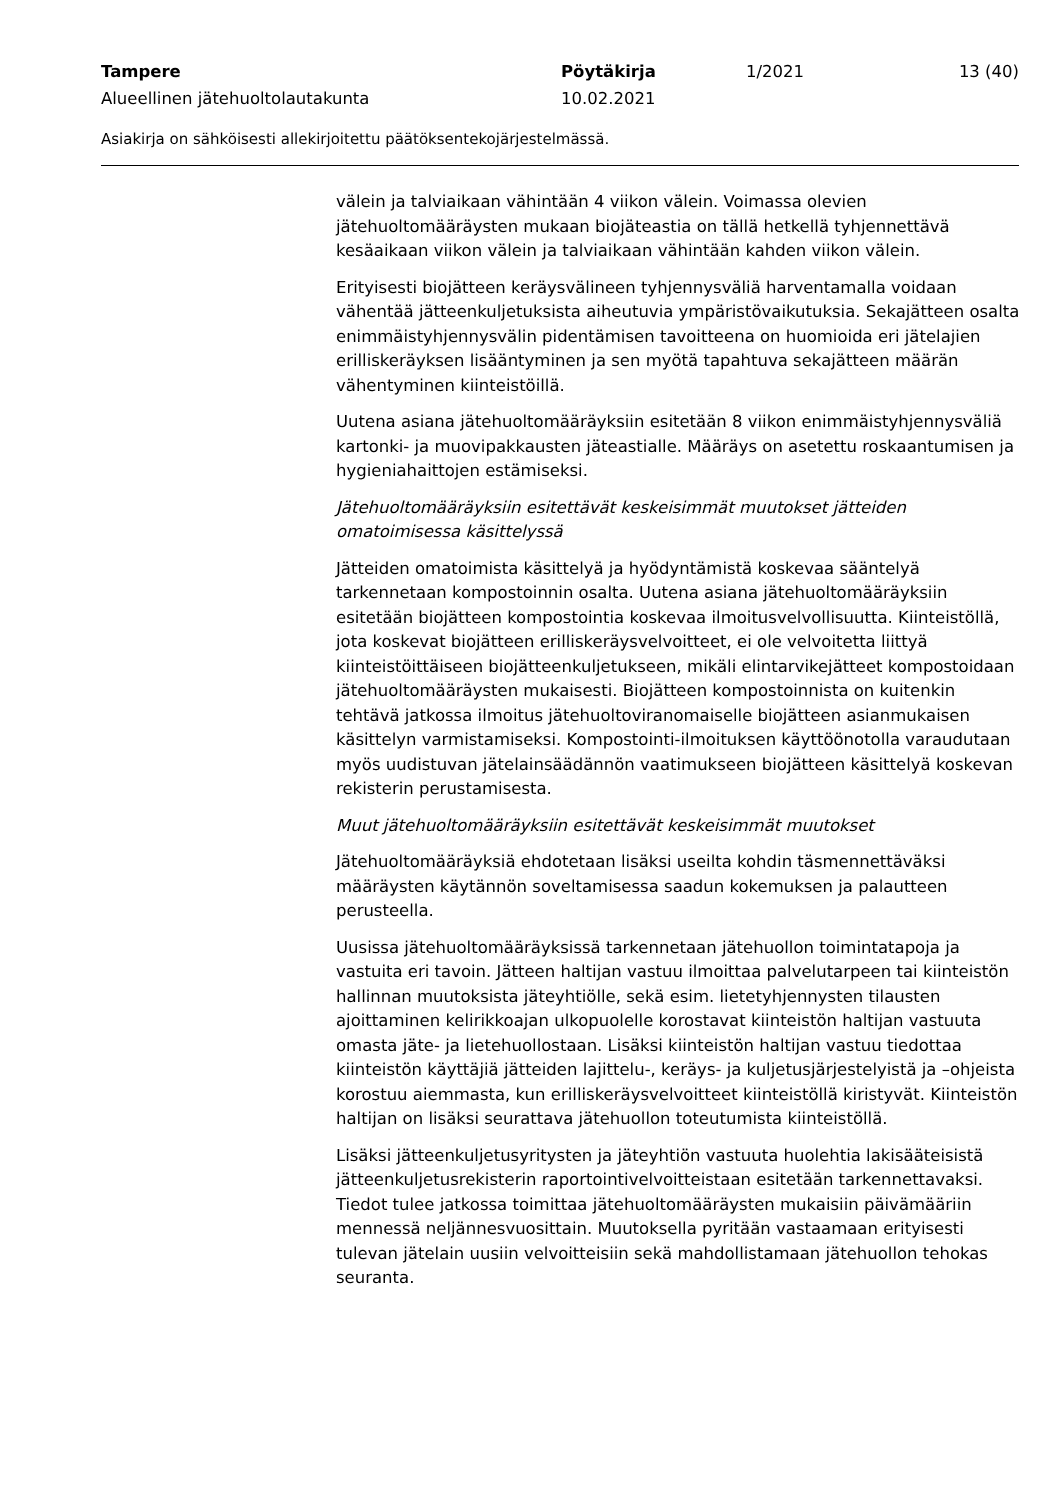Tampere Pöytäkirja 1/2021 13 (40)
Alueellinen jätehuoltolautakunta 10.02.2021
Asiakirja on sähköisesti allekirjoitettu päätöksentekojärjestelmässä.
välein ja talviaikaan vähintään 4 viikon välein. Voimassa olevien jätehuoltomääräysten mukaan biojäteastia on tällä hetkellä tyhjennettävä kesäaikaan viikon välein ja talviaikaan vähintään kahden viikon välein.
Erityisesti biojätteen keräysvälineen tyhjennysväliä harventamalla voidaan vähentää jätteenkuljetuksista aiheutuvia ympäristövaikutuksia. Sekajätteen osalta enimmäistyhjennysvälin pidentämisen tavoitteena on huomioida eri jätelajien erilliskeräyksen lisääntyminen ja sen myötä tapahtuva sekajätteen määrän vähentyminen kiinteistöillä.
Uutena asiana jätehuoltomääräyksiin esitetään 8 viikon enimmäistyhjennysväliä kartonki- ja muovipakkausten jäteastialle. Määräys on asetettu roskaantumisen ja hygieniahaittojen estämiseksi.
Jätehuoltomääräyksiin esitettävät keskeisimmät muutokset jätteiden omatoimisessa käsittelyssä
Jätteiden omatoimista käsittelyä ja hyödyntämistä koskevaa sääntelyä tarkennetaan kompostoinnin osalta. Uutena asiana jätehuoltomääräyksiin esitetään biojätteen kompostointia koskevaa ilmoitusvelvollisuutta. Kiinteistöllä, jota koskevat biojätteen erilliskeräysvelvoitteet, ei ole velvoitetta liittyä kiinteistöittäiseen biojätteenkuljetukseen, mikäli elintarvikejätteet kompostoidaan jätehuoltomääräysten mukaisesti. Biojätteen kompostoinnista on kuitenkin tehtävä jatkossa ilmoitus jätehuoltoviranomaiselle biojätteen asianmukaisen käsittelyn varmistamiseksi. Kompostointi-ilmoituksen käyttöönotolla varaudutaan myös uudistuvan jätelainsäädännön vaatimukseen biojätteen käsittelyä koskevan rekisterin perustamisesta.
Muut jätehuoltomääräyksiin esitettävät keskeisimmät muutokset
Jätehuoltomääräyksiä ehdotetaan lisäksi useilta kohdin täsmennettäväksi määräysten käytännön soveltamisessa saadun kokemuksen ja palautteen perusteella.
Uusissa jätehuoltomääräyksissä tarkennetaan jätehuollon toimintatapoja ja vastuita eri tavoin. Jätteen haltijan vastuu ilmoittaa palvelutarpeen tai kiinteistön hallinnan muutoksista jäteyhtiölle, sekä esim. lietetyhjennysten tilausten ajoittaminen kelirikkoajan ulkopuolelle korostavat kiinteistön haltijan vastuuta omasta jäte- ja lietehuollostaan. Lisäksi kiinteistön haltijan vastuu tiedottaa kiinteistön käyttäjiä jätteiden lajittelu-, keräys- ja kuljetusjärjestelyistä ja –ohjeista korostuu aiemmasta, kun erilliskeräysvelvoitteet kiinteistöllä kiristyvät. Kiinteistön haltijan on lisäksi seurattava jätehuollon toteutumista kiinteistöllä.
Lisäksi jätteenkuljetusyritysten ja jäteyhtiön vastuuta huolehtia lakisääteisistä jätteenkuljetusrekisterin raportointivelvoitteistaan esitetään tarkennettavaksi. Tiedot tulee jatkossa toimittaa jätehuoltomääräysten mukaisiin päivämääriin mennessä neljännesvuosittain. Muutoksella pyritään vastaamaan erityisesti tulevan jätelain uusiin velvoitteisiin sekä mahdollistamaan jätehuollon tehokas seuranta.